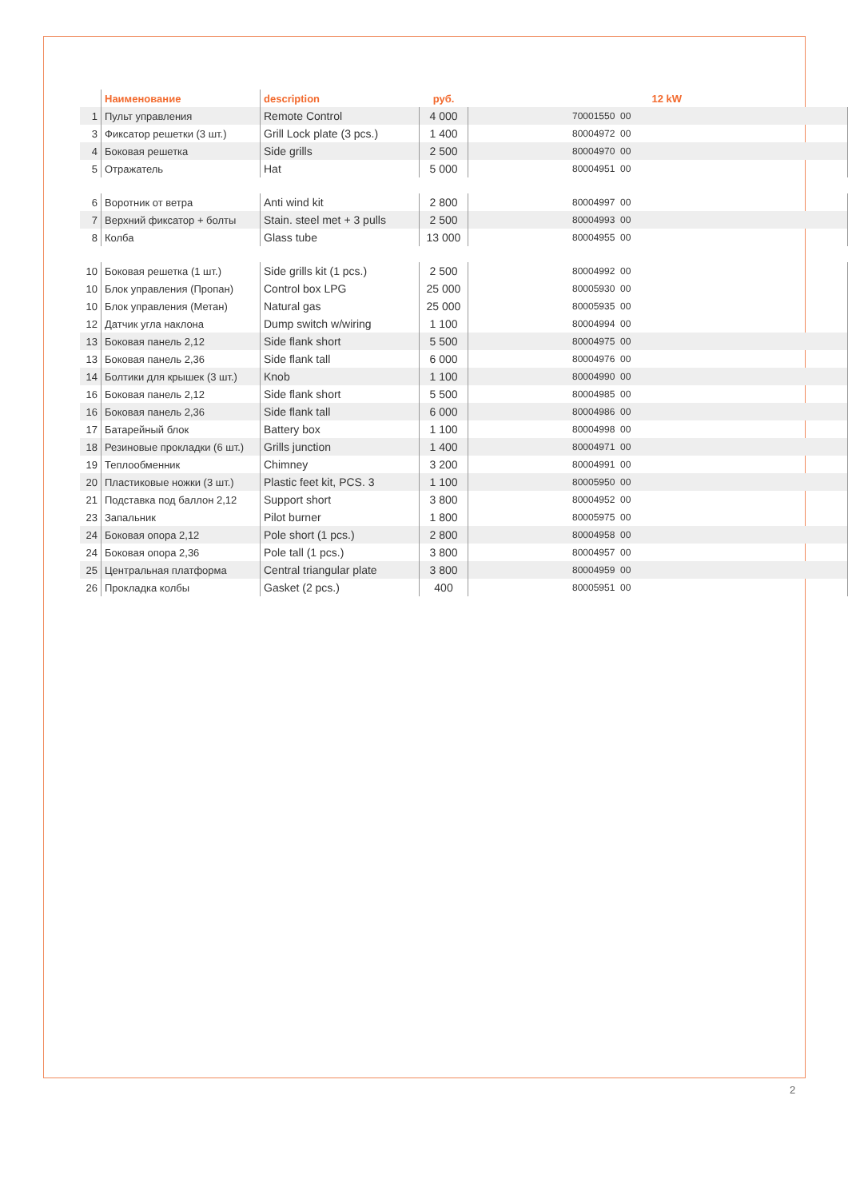| | Наименование | description | руб. | 12 kW |
| --- | --- | --- | --- | --- |
| 1 | Пульт управления | Remote Control | 4 000 | 70001550 00 |
| 3 | Фиксатор решетки (3 шт.) | Grill Lock plate (3 pcs.) | 1 400 | 80004972 00 |
| 4 | Боковая решетка | Side grills | 2 500 | 80004970 00 |
| 5 | Отражатель | Hat | 5 000 | 80004951 00 |
| 6 | Воротник от ветра | Anti wind kit | 2 800 | 80004997 00 |
| 7 | Верхний фиксатор + болты | Stain. steel met + 3 pulls | 2 500 | 80004993 00 |
| 8 | Колба | Glass tube | 13 000 | 80004955 00 |
| 10 | Боковая решетка (1 шт.) | Side grills kit (1 pcs.) | 2 500 | 80004992 00 |
| 10 | Блок управления (Пропан) | Control box LPG | 25 000 | 80005930 00 |
| 10 | Блок управления (Метан) | Natural gas | 25 000 | 80005935 00 |
| 12 | Датчик угла наклона | Dump switch w/wiring | 1 100 | 80004994 00 |
| 13 | Боковая панель 2,12 | Side flank short | 5 500 | 80004975 00 |
| 13 | Боковая панель 2,36 | Side flank tall | 6 000 | 80004976 00 |
| 14 | Болтики для крышек (3 шт.) | Knob | 1 100 | 80004990 00 |
| 16 | Боковая панель 2,12 | Side flank short | 5 500 | 80004985 00 |
| 16 | Боковая панель 2,36 | Side flank tall | 6 000 | 80004986 00 |
| 17 | Батарейный блок | Battery box | 1 100 | 80004998 00 |
| 18 | Резиновые прокладки (6 шт.) | Grills junction | 1 400 | 80004971 00 |
| 19 | Теплообменник | Chimney | 3 200 | 80004991 00 |
| 20 | Пластиковые ножки (3 шт.) | Plastic feet kit, PCS. 3 | 1 100 | 80005950 00 |
| 21 | Подставка под баллон 2,12 | Support short | 3 800 | 80004952 00 |
| 23 | Запальник | Pilot burner | 1 800 | 80005975 00 |
| 24 | Боковая опора 2,12 | Pole short (1 pcs.) | 2 800 | 80004958 00 |
| 24 | Боковая опора 2,36 | Pole tall (1 pcs.) | 3 800 | 80004957 00 |
| 25 | Центральная платформа | Central triangular plate | 3 800 | 80004959 00 |
| 26 | Прокладка колбы | Gasket (2 pcs.) | 400 | 80005951 00 |
2